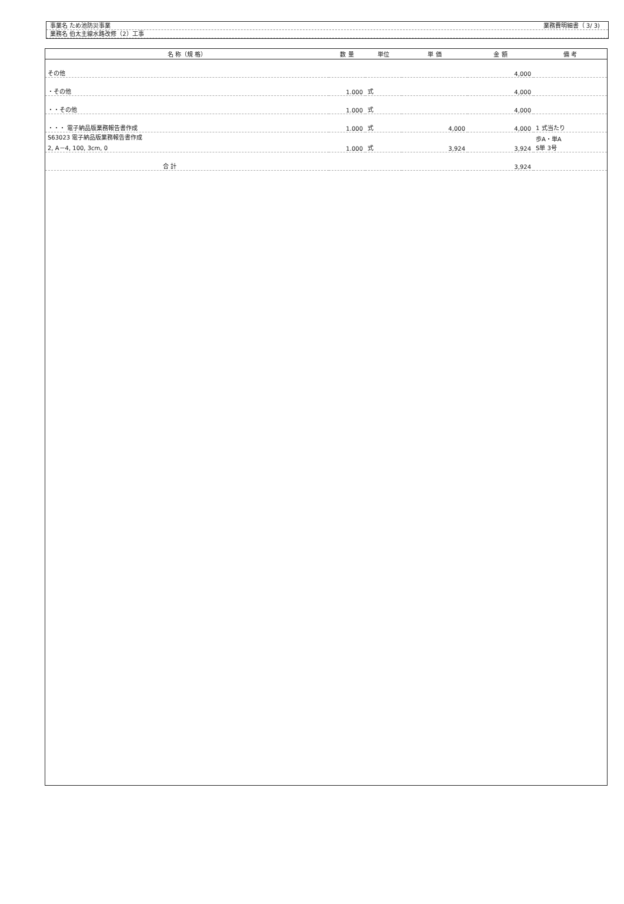業務費明細書（ 3/ 3)
事業名 ため池防災事業
業務名 伯太主線水路改修（2）工事
| 名 称（規 格） | 数 量 | 単位 | 単 価 | 金 額 | 備 考 |
| --- | --- | --- | --- | --- | --- |
| その他 | | | | 4,000 | |
| ・その他 | 1.000 | 式 | | 4,000 | |
| ・・その他 | 1.000 | 式 | | 4,000 | |
| ・・・ 電子納品版業務報告書作成 | 1.000 | 式 | 4,000 | 4,000 | 1 式当たり |
| S63023 電子納品版業務報告書作成 2, A－4, 100, 3cm, 0 | 1.000 | 式 | 3,924 | 3,924 | 歩A・単A S単 3号 |
| 合 計 | | | | 3,924 | |